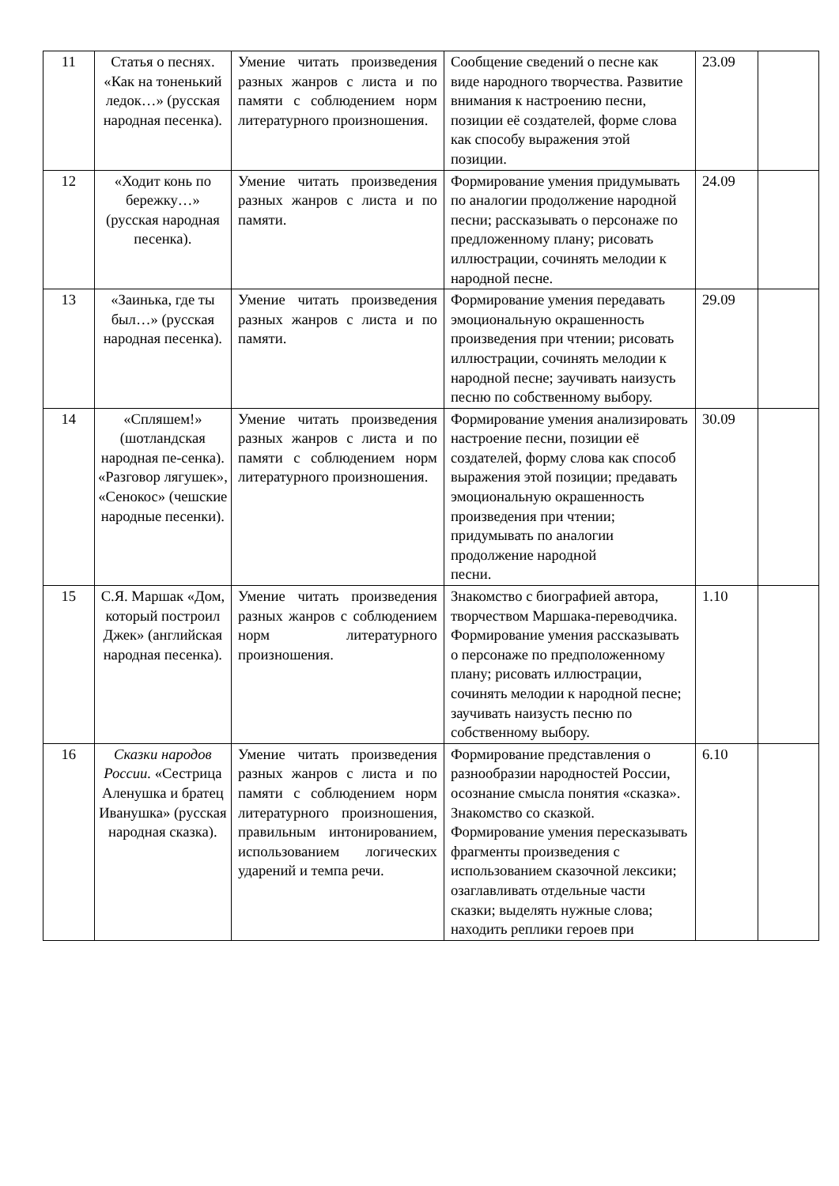| 11 | Статья о песнях. «Как на тоненький ледок…» (русская народная песенка). | Умение читать произведения разных жанров с листа и по памяти с соблюдением норм литературного произношения. | Сообщение сведений о песне как виде народного творчества. Развитие внимания к настроению песни, позиции её создателей, форме слова как способу выражения этой позиции. | 23.09 | |
| 12 | «Ходит конь по бережку…» (русская народная песенка). | Умение читать произведения разных жанров с листа и по памяти. | Формирование умения придумывать по аналогии продолжение народной песни; рассказывать о персонаже по предложенному плану; рисовать иллюстрации, сочинять мелодии к народной песне. | 24.09 | |
| 13 | «Заинька, где ты был…» (русская народная песенка). | Умение читать произведения разных жанров с листа и по памяти. | Формирование умения передавать эмоциональную окрашенность произведения при чтении; рисовать иллюстрации, сочинять мелодии к народной песне; заучивать наизусть песню по собственному выбору. | 29.09 | |
| 14 | «Спляшем!» (шотландская народная пе-сенка). «Разговор лягушек», «Сенокос» (чешские народные песенки). | Умение читать произведения разных жанров с листа и по памяти с соблюдением норм литературного произношения. | Формирование умения анализировать настроение песни, позиции её создателей, форму слова как способ выражения этой позиции; предавать эмоциональную окрашенность произведения при чтении; придумывать по аналогии продолжение народной песни. | 30.09 | |
| 15 | С.Я. Маршак «Дом, который построил Джек» (английская народная песенка). | Умение читать произведения разных жанров с соблюдением норм литературного произношения. | Знакомство с биографией автора, творчеством Маршака-переводчика. Формирование умения рассказывать о персонаже по предположенному плану; рисовать иллюстрации, сочинять мелодии к народной песне; заучивать наизусть песню по собственному выбору. | 1.10 | |
| 16 | Сказки народов России. «Сестрица Аленушка и братец Иванушка» (русская народная сказка). | Умение читать произведения разных жанров с листа и по памяти с соблюдением норм литературного произношения, правильным интонированием, использованием логических ударений и темпа речи. | Формирование представления о разнообразии народностей России, осознание смысла понятия «сказка». Знакомство со сказкой. Формирование умения пересказывать фрагменты произведения с использованием сказочной лексики; озаглавливать отдельные части сказки; выделять нужные слова; находить реплики героев при | 6.10 | |